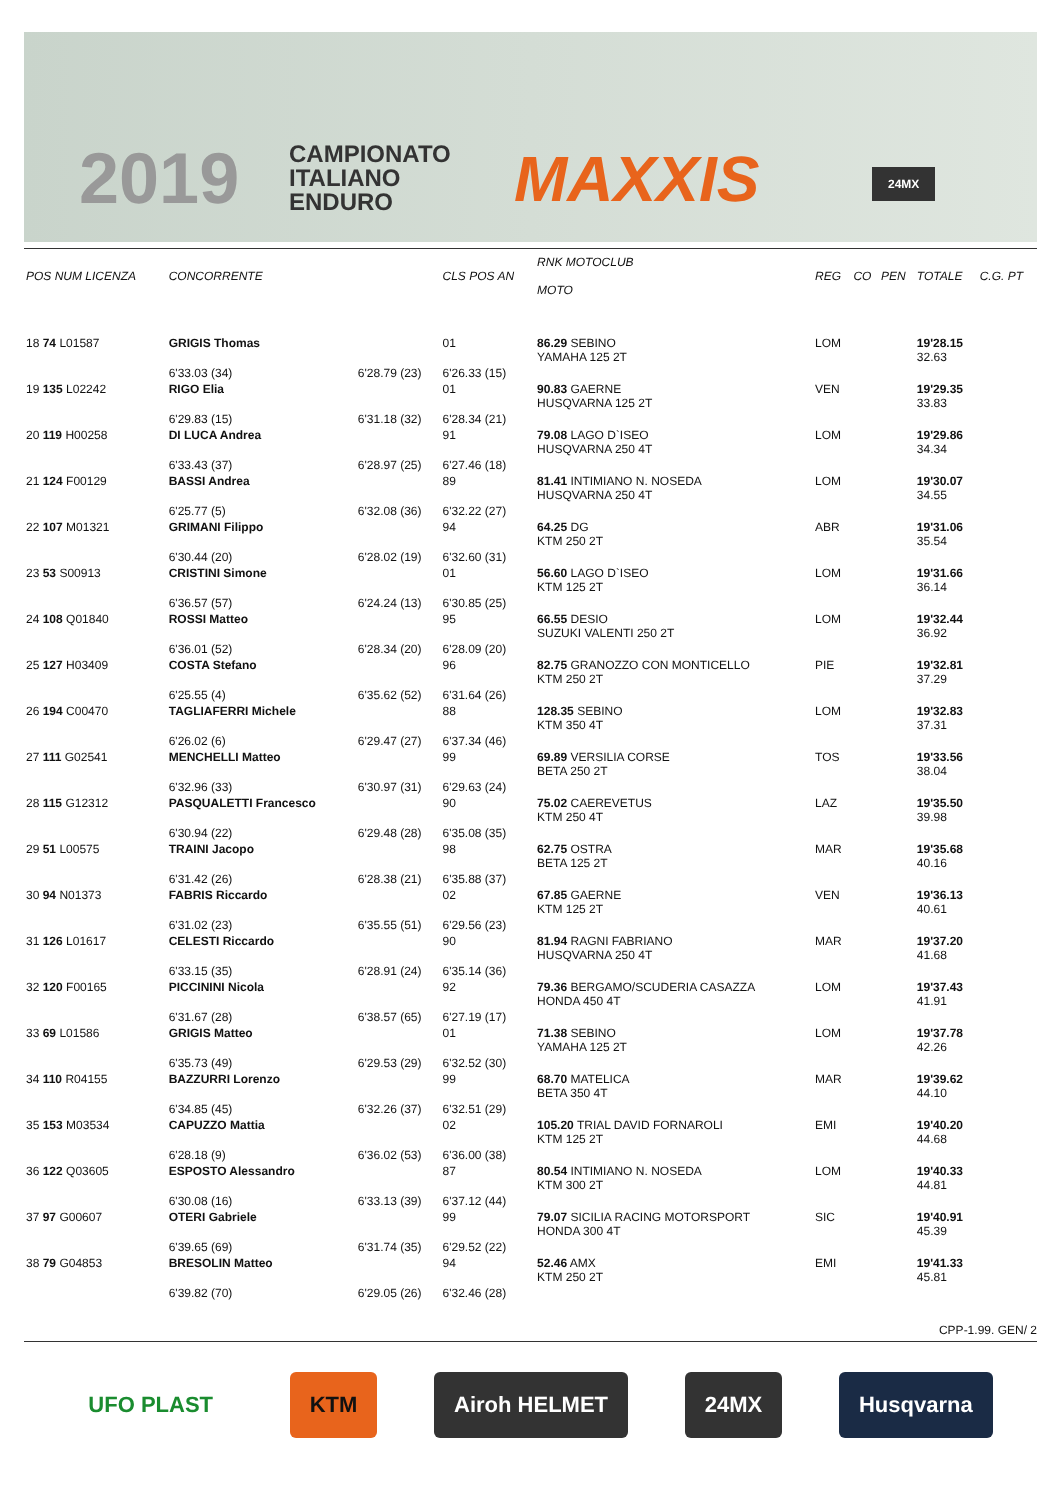2019
CAMPIONATO
ITALIANO
ENDURO
MAXXIS 24MX
| POS NUM LICENZA | CONCORRENTE | | CLS POS AN | RNK MOTOCLUB MOTO | REG | CO | PEN | TOTALE | C.G. PT |
| --- | --- | --- | --- | --- | --- | --- | --- | --- | --- |
| 18 74 L01587 | GRIGIS Thomas | | 01 | 86.29 SEBINO YAMAHA 125 2T | LOM | | | 19'28.15 32.63 | |
| | 6'33.03 (34) | 6'28.79 (23) | 6'26.33 (15) | | | | | | |
| 19 135 L02242 | RIGO Elia | | 01 | 90.83 GAERNE HUSQVARNA 125 2T | VEN | | | 19'29.35 33.83 | |
| | 6'29.83 (15) | 6'31.18 (32) | 6'28.34 (21) | | | | | | |
| 20 119 H00258 | DI LUCA Andrea | | 91 | 79.08 LAGO D`ISEO HUSQVARNA 250 4T | LOM | | | 19'29.86 34.34 | |
| | 6'33.43 (37) | 6'28.97 (25) | 6'27.46 (18) | | | | | | |
| 21 124 F00129 | BASSI Andrea | | 89 | 81.41 INTIMIANO N. NOSEDA HUSQVARNA 250 4T | LOM | | | 19'30.07 34.55 | |
| | 6'25.77 (5) | 6'32.08 (36) | 6'32.22 (27) | | | | | | |
| 22 107 M01321 | GRIMANI Filippo | | 94 | 64.25 DG KTM 250 2T | ABR | | | 19'31.06 35.54 | |
| | 6'30.44 (20) | 6'28.02 (19) | 6'32.60 (31) | | | | | | |
| 23 53 S00913 | CRISTINI Simone | | 01 | 56.60 LAGO D`ISEO KTM 125 2T | LOM | | | 19'31.66 36.14 | |
| | 6'36.57 (57) | 6'24.24 (13) | 6'30.85 (25) | | | | | | |
| 24 108 Q01840 | ROSSI Matteo | | 95 | 66.55 DESIO SUZUKI VALENTI 250 2T | LOM | | | 19'32.44 36.92 | |
| | 6'36.01 (52) | 6'28.34 (20) | 6'28.09 (20) | | | | | | |
| 25 127 H03409 | COSTA Stefano | | 96 | 82.75 GRANOZZO CON MONTICELLO KTM 250 2T | PIE | | | 19'32.81 37.29 | |
| | 6'25.55 (4) | 6'35.62 (52) | 6'31.64 (26) | | | | | | |
| 26 194 C00470 | TAGLIAFERRI Michele | | 88 | 128.35 SEBINO KTM 350 4T | LOM | | | 19'32.83 37.31 | |
| | 6'26.02 (6) | 6'29.47 (27) | 6'37.34 (46) | | | | | | |
| 27 111 G02541 | MENCHELLI Matteo | | 99 | 69.89 VERSILIA CORSE BETA 250 2T | TOS | | | 19'33.56 38.04 | |
| | 6'32.96 (33) | 6'30.97 (31) | 6'29.63 (24) | | | | | | |
| 28 115 G12312 | PASQUALETTI Francesco | | 90 | 75.02 CAEREVETUS KTM 250 4T | LAZ | | | 19'35.50 39.98 | |
| | 6'30.94 (22) | 6'29.48 (28) | 6'35.08 (35) | | | | | | |
| 29 51 L00575 | TRAINI Jacopo | | 98 | 62.75 OSTRA BETA 125 2T | MAR | | | 19'35.68 40.16 | |
| | 6'31.42 (26) | 6'28.38 (21) | 6'35.88 (37) | | | | | | |
| 30 94 N01373 | FABRIS Riccardo | | 02 | 67.85 GAERNE KTM 125 2T | VEN | | | 19'36.13 40.61 | |
| | 6'31.02 (23) | 6'35.55 (51) | 6'29.56 (23) | | | | | | |
| 31 126 L01617 | CELESTI Riccardo | | 90 | 81.94 RAGNI FABRIANO HUSQVARNA 250 4T | MAR | | | 19'37.20 41.68 | |
| | 6'33.15 (35) | 6'28.91 (24) | 6'35.14 (36) | | | | | | |
| 32 120 F00165 | PICCININI Nicola | | 92 | 79.36 BERGAMO/SCUDERIA CASAZZA HONDA 450 4T | LOM | | | 19'37.43 41.91 | |
| | 6'31.67 (28) | 6'38.57 (65) | 6'27.19 (17) | | | | | | |
| 33 69 L01586 | GRIGIS Matteo | | 01 | 71.38 SEBINO YAMAHA 125 2T | LOM | | | 19'37.78 42.26 | |
| | 6'35.73 (49) | 6'29.53 (29) | 6'32.52 (30) | | | | | | |
| 34 110 R04155 | BAZZURRI Lorenzo | | 99 | 68.70 MATELICA BETA 350 4T | MAR | | | 19'39.62 44.10 | |
| | 6'34.85 (45) | 6'32.26 (37) | 6'32.51 (29) | | | | | | |
| 35 153 M03534 | CAPUZZO Mattia | | 02 | 105.20 TRIAL DAVID FORNAROLI KTM 125 2T | EMI | | | 19'40.20 44.68 | |
| | 6'28.18 (9) | 6'36.02 (53) | 6'36.00 (38) | | | | | | |
| 36 122 Q03605 | ESPOSTO Alessandro | | 87 | 80.54 INTIMIANO N. NOSEDA KTM 300 2T | LOM | | | 19'40.33 44.81 | |
| | 6'30.08 (16) | 6'33.13 (39) | 6'37.12 (44) | | | | | | |
| 37 97 G00607 | OTERI Gabriele | | 99 | 79.07 SICILIA RACING MOTORSPORT HONDA 300 4T | SIC | | | 19'40.91 45.39 | |
| | 6'39.65 (69) | 6'31.74 (35) | 6'29.52 (22) | | | | | | |
| 38 79 G04853 | BRESOLIN Matteo | | 94 | 52.46 AMX KTM 250 2T | EMI | | | 19'41.33 45.81 | |
| | 6'39.82 (70) | 6'29.05 (26) | 6'32.46 (28) | | | | | | |
CPP-1.99. GEN/ 2
UFO PLAST KTM Airoh HELMET 24MX Husqvarna